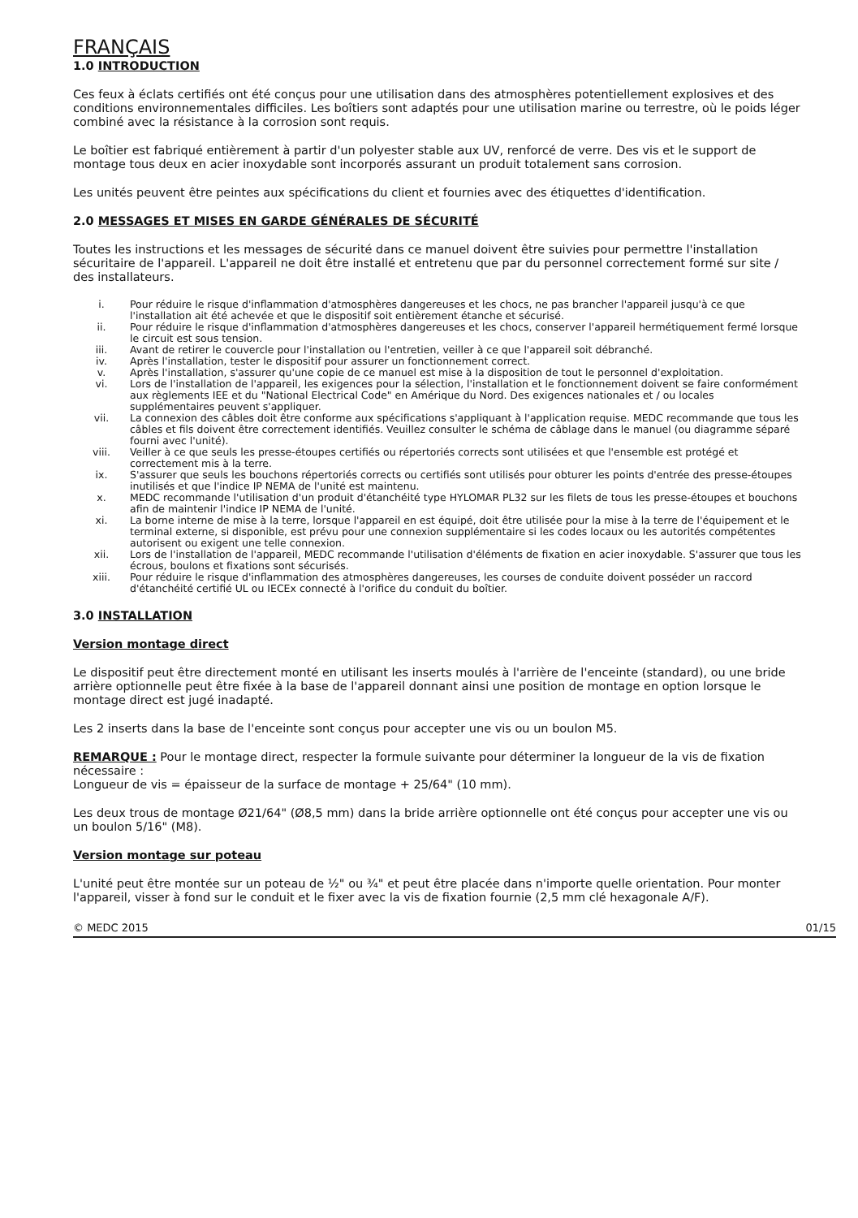FRANÇAIS
1.0 INTRODUCTION
Ces feux à éclats certifiés ont été conçus pour une utilisation dans des atmosphères potentiellement explosives et des conditions environnementales difficiles. Les boîtiers sont adaptés pour une utilisation marine ou terrestre, où le poids léger combiné avec la résistance à la corrosion sont requis.
Le boîtier est fabriqué entièrement à partir d'un polyester stable aux UV, renforcé de verre. Des vis et le support de montage tous deux en acier inoxydable sont incorporés assurant un produit totalement sans corrosion.
Les unités peuvent être peintes aux spécifications du client et fournies avec des étiquettes d'identification.
2.0 MESSAGES ET MISES EN GARDE GÉNÉRALES DE SÉCURITÉ
Toutes les instructions et les messages de sécurité dans ce manuel doivent être suivies pour permettre l'installation sécuritaire de l'appareil. L'appareil ne doit être installé et entretenu que par du personnel correctement formé sur site / des installateurs.
i. Pour réduire le risque d'inflammation d'atmosphères dangereuses et les chocs, ne pas brancher l'appareil jusqu'à ce que l'installation ait été achevée et que le dispositif soit entièrement étanche et sécurisé.
ii. Pour réduire le risque d'inflammation d'atmosphères dangereuses et les chocs, conserver l'appareil hermétiquement fermé lorsque le circuit est sous tension.
iii. Avant de retirer le couvercle pour l'installation ou l'entretien, veiller à ce que l'appareil soit débranché.
iv. Après l'installation, tester le dispositif pour assurer un fonctionnement correct.
v. Après l'installation, s'assurer qu'une copie de ce manuel est mise à la disposition de tout le personnel d'exploitation.
vi. Lors de l'installation de l'appareil, les exigences pour la sélection, l'installation et le fonctionnement doivent se faire conformément aux règlements IEE et du "National Electrical Code" en Amérique du Nord. Des exigences nationales et / ou locales supplémentaires peuvent s'appliquer.
vii. La connexion des câbles doit être conforme aux spécifications s'appliquant à l'application requise. MEDC recommande que tous les câbles et fils doivent être correctement identifiés. Veuillez consulter le schéma de câblage dans le manuel (ou diagramme séparé fourni avec l'unité).
viii. Veiller à ce que seuls les presse-étoupes certifiés ou répertoriés corrects sont utilisées et que l'ensemble est protégé et correctement mis à la terre.
ix. S'assurer que seuls les bouchons répertoriés corrects ou certifiés sont utilisés pour obturer les points d'entrée des presse-étoupes inutilisés et que l'indice IP NEMA de l'unité est maintenu.
x. MEDC recommande l'utilisation d'un produit d'étanchéité type HYLOMAR PL32 sur les filets de tous les presse-étoupes et bouchons afin de maintenir l'indice IP NEMA de l'unité.
xi. La borne interne de mise à la terre, lorsque l'appareil en est équipé, doit être utilisée pour la mise à la terre de l'équipement et le terminal externe, si disponible, est prévu pour une connexion supplémentaire si les codes locaux ou les autorités compétentes autorisent ou exigent une telle connexion.
xii. Lors de l'installation de l'appareil, MEDC recommande l'utilisation d'éléments de fixation en acier inoxydable. S'assurer que tous les écrous, boulons et fixations sont sécurisés.
xiii. Pour réduire le risque d'inflammation des atmosphères dangereuses, les courses de conduite doivent posséder un raccord d'étanchéité certifié UL ou IECEx connecté à l'orifice du conduit du boîtier.
3.0 INSTALLATION
Version montage direct
Le dispositif peut être directement monté en utilisant les inserts moulés à l'arrière de l'enceinte (standard), ou une bride arrière optionnelle peut être fixée à la base de l'appareil donnant ainsi une position de montage en option lorsque le montage direct est jugé inadapté.
Les 2 inserts dans la base de l'enceinte sont conçus pour accepter une vis ou un boulon M5.
REMARQUE : Pour le montage direct, respecter la formule suivante pour déterminer la longueur de la vis de fixation nécessaire :
Longueur de vis = épaisseur de la surface de montage + 25/64" (10 mm).
Les deux trous de montage Ø21/64" (Ø8,5 mm) dans la bride arrière optionnelle ont été conçus pour accepter une vis ou un boulon 5/16" (M8).
Version montage sur poteau
L'unité peut être montée sur un poteau de ½" ou ¾" et peut être placée dans n'importe quelle orientation. Pour monter l'appareil, visser à fond sur le conduit et le fixer avec la vis de fixation fournie (2,5 mm clé hexagonale A/F).
© MEDC 2015 01/15